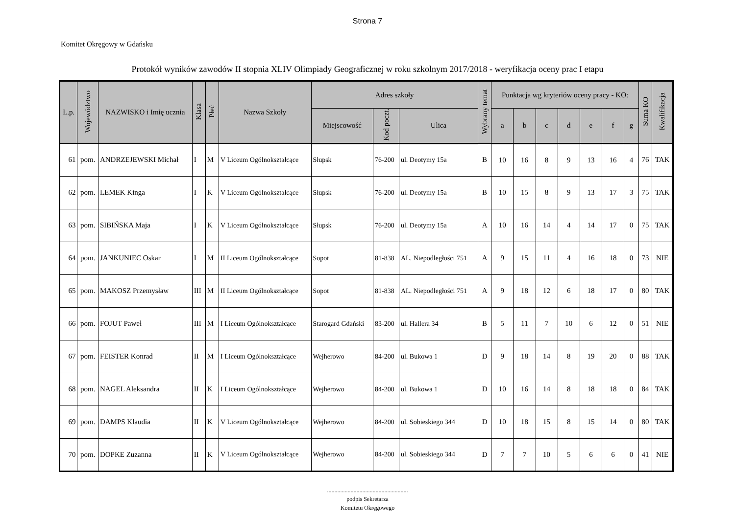Strona 7
Komitet Okręgowy w Gdańsku
Protokół wyników zawodów II stopnia XLIV Olimpiady Geograficznej w roku szkolnym 2017/2018 - weryfikacja oceny prac I etapu
| L.p. | Województwo | NAZWISKO i Imię ucznia | Klasa | Płeć | Nazwa Szkoły | Adres szkoły | | | Wybrany temat | Punktacja wg kryteriów oceny pracy - KO: | | | | | | | Suma KO | Kwalifikacja |
| --- | --- | --- | --- | --- | --- | --- | --- | --- | --- | --- | --- | --- | --- | --- | --- | --- | --- | --- |
| | | | | | | Miejscowość | Kod poczt. | Ulica | | a | b | c | d | e | f | g | | |
| 61 | pom. | ANDRZEJEWSKI Michał | I | M | V Liceum Ogólnokształcące | Słupsk | 76-200 | ul. Deotymy 15a | B | 10 | 16 | 8 | 9 | 13 | 16 | 4 | 76 | TAK |
| 62 | pom. | LEMEK Kinga | I | K | V Liceum Ogólnokształcące | Słupsk | 76-200 | ul. Deotymy 15a | B | 10 | 15 | 8 | 9 | 13 | 17 | 3 | 75 | TAK |
| 63 | pom. | SIBIŃSKA Maja | I | K | V Liceum Ogólnokształcące | Słupsk | 76-200 | ul. Deotymy 15a | A | 10 | 16 | 14 | 4 | 14 | 17 | 0 | 75 | TAK |
| 64 | pom. | JANKUNIEC Oskar | I | M | II Liceum Ogólnokształcące | Sopot | 81-838 | AL. Niepodległości 751 | A | 9 | 15 | 11 | 4 | 16 | 18 | 0 | 73 | NIE |
| 65 | pom. | MAKOSZ Przemysław | III | M | II Liceum Ogólnokształcące | Sopot | 81-838 | AL. Niepodległości 751 | A | 9 | 18 | 12 | 6 | 18 | 17 | 0 | 80 | TAK |
| 66 | pom. | FOJUT Paweł | III | M | I Liceum Ogólnokształcące | Starogard Gdański | 83-200 | ul. Hallera 34 | B | 5 | 11 | 7 | 10 | 6 | 12 | 0 | 51 | NIE |
| 67 | pom. | FEISTER Konrad | II | M | I Liceum Ogólnokształcące | Wejherowo | 84-200 | ul. Bukowa 1 | D | 9 | 18 | 14 | 8 | 19 | 20 | 0 | 88 | TAK |
| 68 | pom. | NAGEL Aleksandra | II | K | I Liceum Ogólnokształcące | Wejherowo | 84-200 | ul. Bukowa 1 | D | 10 | 16 | 14 | 8 | 18 | 18 | 0 | 84 | TAK |
| 69 | pom. | DAMPS Klaudia | II | K | V Liceum Ogólnokształcące | Wejherowo | 84-200 | ul. Sobieskiego 344 | D | 10 | 18 | 15 | 8 | 15 | 14 | 0 | 80 | TAK |
| 70 | pom. | DOPKE Zuzanna | II | K | V Liceum Ogólnokształcące | Wejherowo | 84-200 | ul. Sobieskiego 344 | D | 7 | 7 | 10 | 5 | 6 | 6 | 0 | 41 | NIE |
.......................................................
podpis Sekretarza
Komitetu Okręgowego